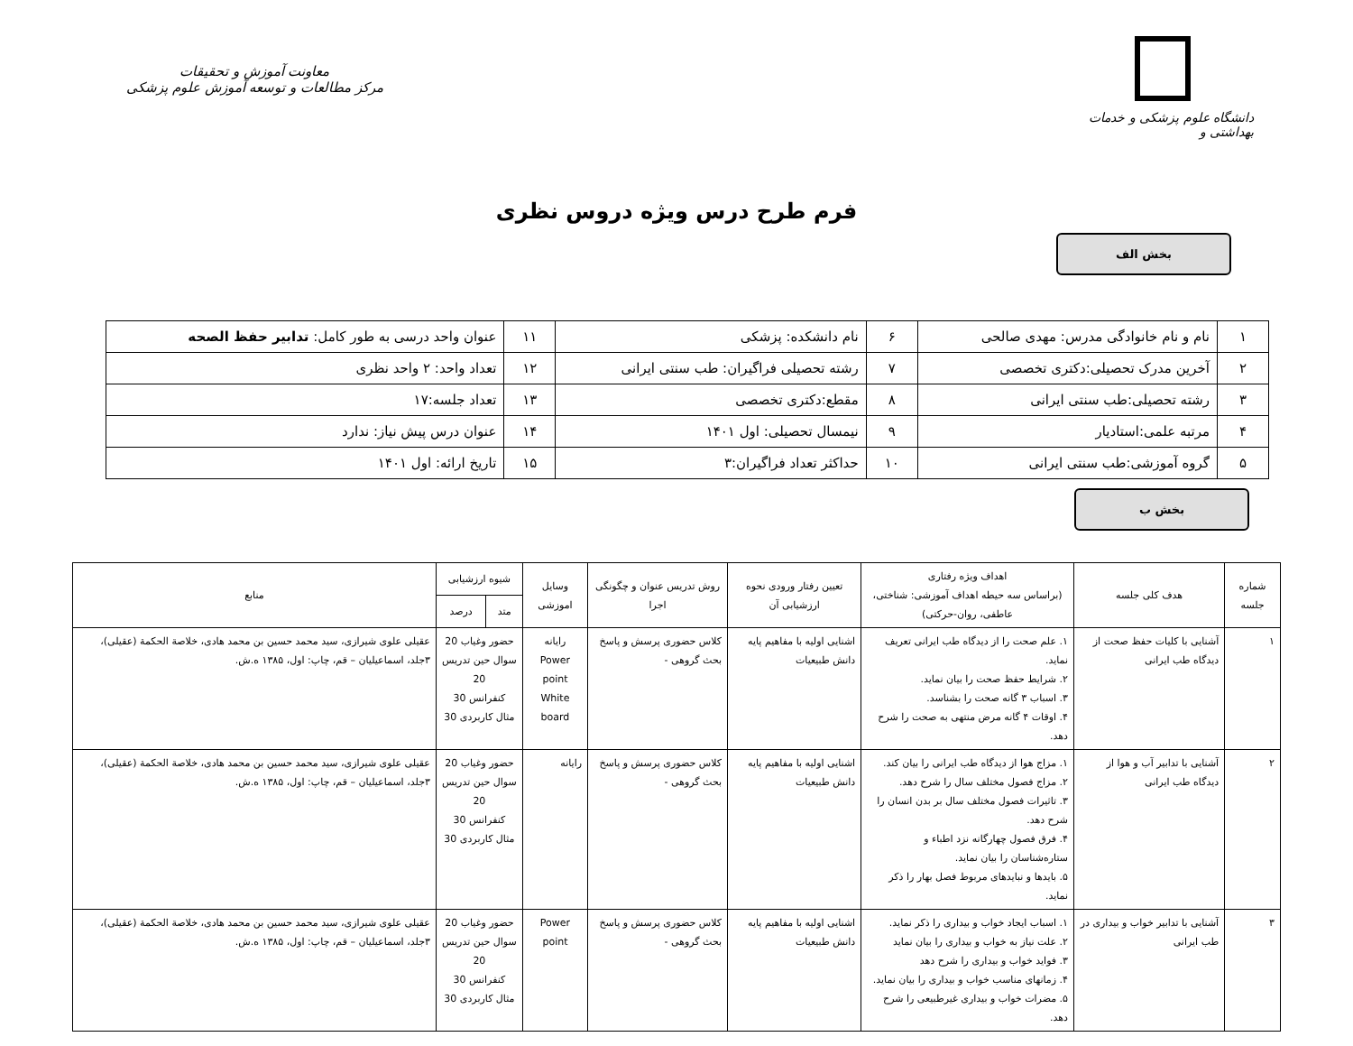دانشگاه علوم پزشکی و خدمات بهداشتی و
معاونت آموزش و تحقیقات
مرکز مطالعات و توسعه آموزش علوم پزشکی
فرم طرح درس ویژه دروس نظری
بخش الف
| ۱ | نام و نام خانوادگی مدرس: مهدی صالحی | ۶ | نام دانشکده: پزشکی | ۱۱ | عنوان واحد درسی به طور کامل: تدابیر حفظ الصحه |
| ۲ | آخرین مدرک تحصیلی:دکتری تخصصی | ۷ | رشته تحصیلی فراگیران: طب سنتی ایرانی | ۱۲ | تعداد واحد: ۲ واحد نظری |
| ۳ | رشته تحصیلی:طب سنتی ایرانی | ۸ | مقطع:دکتری تخصصی | ۱۳ | تعداد جلسه:۱۷ |
| ۴ | مرتبه علمی:استادیار | ۹ | نیمسال تحصیلی: اول ۱۴۰۱ | ۱۴ | عنوان درس پیش نیاز: ندارد |
| ۵ | گروه آموزشی:طب سنتی ایرانی | ۱۰ | حداکثر تعداد فراگیران:۳ | ۱۵ | تاریخ ارائه: اول ۱۴۰۱ |
بخش ب
| شماره جلسه | هدف کلی جلسه | اهداف ویژه رفتاری (براساس سه حیطه اهداف آموزشی: شناختی، عاطفی، روان-حرکتی) | تعیین رفتار ورودی نحوه ارزشیابی آن | روش تدریس عنوان و چگونگی اجرا | وسایل اموزشی | شیوه ارزشیابی | | منابع |
| --- | --- | --- | --- | --- | --- | --- | --- | --- |
| | | | | | | متد | درصد | |
| ۱ | آشنایی با کلیات حفظ صحت از دیدگاه طب ایرانی | ۱. علم صحت را از دیدگاه طب ایرانی تعریف نماید. ۲. شرایط حفظ صحت را بیان نماید. ۳. اسباب ۳ گانه صحت را بشناسد. ۴. اوقات ۴ گانه مرض منتهی به صحت را شرح دهد. | اشنایی اولیه با مفاهیم پایه دانش طبیعیات | کلاس حضوری پرسش و پاسخ بحث گروهی - | رایانه Power point White board | حضور وغیاب 20 سوال حین تدریس 20 کنفرانس 30 مثال کاربردی 30 | | عقیلی علوی شیرازی، سید محمد حسین بن محمد هادی، خلاصة الحکمة (عقیلی)، ۳جلد، اسماعیلیان – قم، چاپ: اول، ۱۳۸۵ ه.ش. |
| ۲ | آشنایی با تدابیر آب و هوا از دیدگاه طب ایرانی | ۱. مزاج هوا از دیدگاه طب ایرانی را بیان کند. ۲. مزاج فصول مختلف سال را شرح دهد. ۳. تاثیرات فصول مختلف سال بر بدن انسان را شرح دهد. ۴. فرق فصول چهارگانه نزد اطباء و ستاره‌شناسان را بیان نماید. ۵. بایدها و نبایدهای مربوط فصل بهار را ذکر نماید. | اشنایی اولیه با مفاهیم پایه دانش طبیعیات | کلاس حضوری پرسش و پاسخ بحث گروهی - | رایانه | حضور وغیاب 20 سوال حین تدریس 20 کنفرانس 30 مثال کاربردی 30 | | عقیلی علوی شیرازی، سید محمد حسین بن محمد هادی، خلاصة الحکمة (عقیلی)، ۳جلد، اسماعیلیان – قم، چاپ: اول، ۱۳۸۵ ه.ش. |
| ۳ | آشنایی با تدابیر خواب و بیداری در طب ایرانی | ۱. اسباب ایجاد خواب و بیداری را ذکر نماید. ۲. علت نیاز به خواب و بیداری را بیان نماید ۳. فواید خواب و بیداری را شرح دهد ۴. زمانهای مناسب خواب و بیداری را بیان نماید. ۵. مضرات خواب و بیداری غیرطبیعی را شرح دهد. | اشنایی اولیه با مفاهیم پایه دانش طبیعیات | کلاس حضوری پرسش و پاسخ بحث گروهی - | Power point | حضور وغیاب 20 سوال حین تدریس 20 کنفرانس 30 مثال کاربردی 30 | | عقیلی علوی شیرازی، سید محمد حسین بن محمد هادی، خلاصة الحکمة (عقیلی)، ۳جلد، اسماعیلیان – قم، چاپ: اول، ۱۳۸۵ ه.ش. |